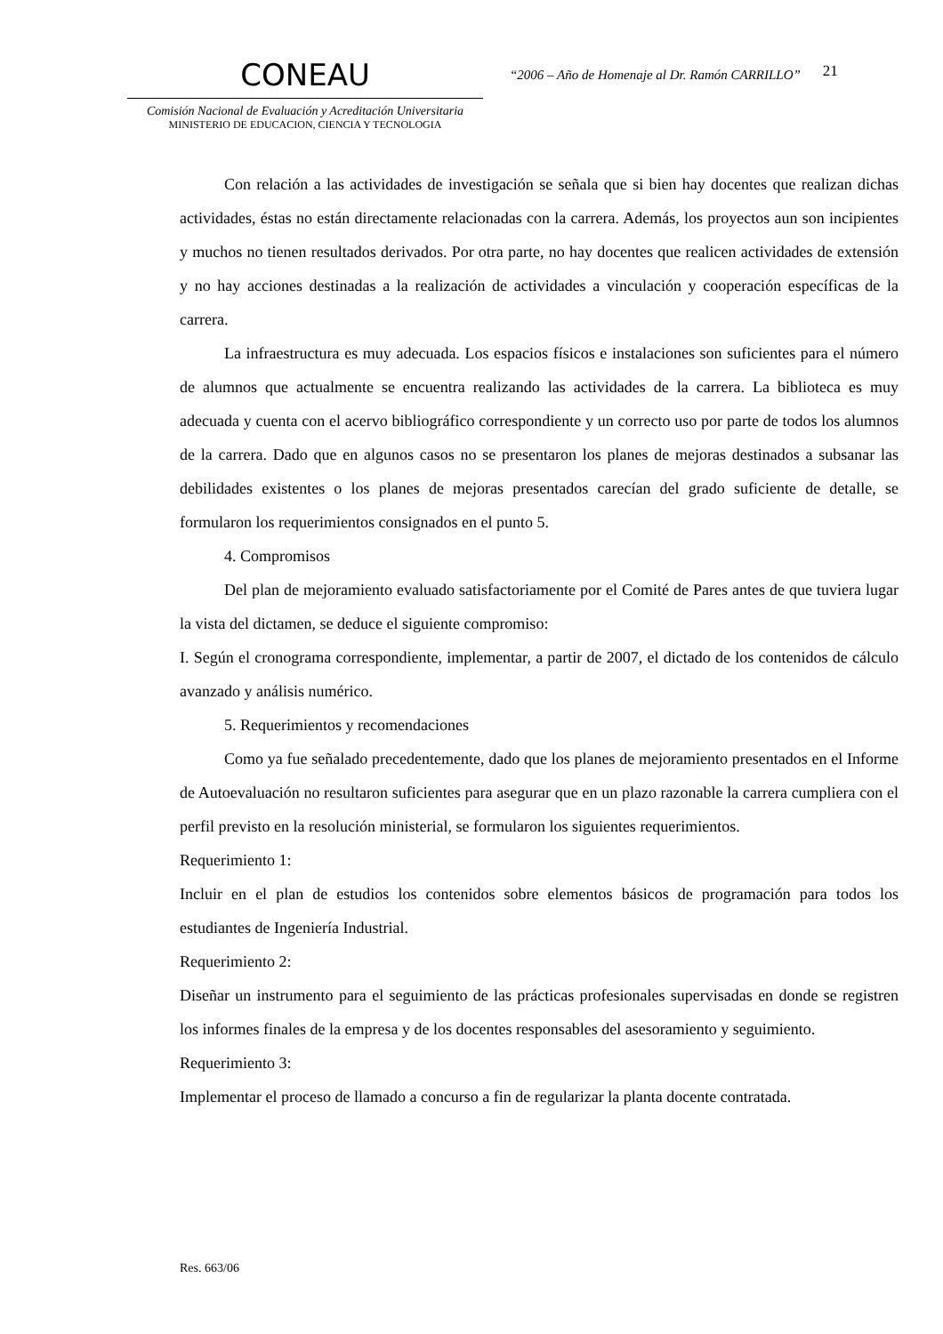CONEAU
Comisión Nacional de Evaluación y Acreditación Universitaria
MINISTERIO DE EDUCACION, CIENCIA Y TECNOLOGIA
“2006 – Año de Homenaje al Dr. Ramón CARRILLO”
21
Con relación a las actividades de investigación se señala que si bien hay docentes que realizan dichas actividades, éstas no están directamente relacionadas con la carrera. Además, los proyectos aun son incipientes y muchos no tienen resultados derivados. Por otra parte, no hay docentes que realicen actividades de extensión y no hay acciones destinadas a la realización de actividades a vinculación y cooperación específicas de la carrera.
La infraestructura es muy adecuada. Los espacios físicos e instalaciones son suficientes para el número de alumnos que actualmente se encuentra realizando las actividades de la carrera. La biblioteca es muy adecuada y cuenta con el acervo bibliográfico correspondiente y un correcto uso por parte de todos los alumnos de la carrera. Dado que en algunos casos no se presentaron los planes de mejoras destinados a subsanar las debilidades existentes o los planes de mejoras presentados carecían del grado suficiente de detalle, se formularon los requerimientos consignados en el punto 5.
4. Compromisos
Del plan de mejoramiento evaluado satisfactoriamente por el Comité de Pares antes de que tuviera lugar la vista del dictamen, se deduce el siguiente compromiso:
I. Según el cronograma correspondiente, implementar, a partir de 2007, el dictado de los contenidos de cálculo avanzado y análisis numérico.
5. Requerimientos y recomendaciones
Como ya fue señalado precedentemente, dado que los planes de mejoramiento presentados en el Informe de Autoevaluación no resultaron suficientes para asegurar que en un plazo razonable la carrera cumpliera con el perfil previsto en la resolución ministerial, se formularon los siguientes requerimientos.
Requerimiento 1:
Incluir en el plan de estudios los contenidos sobre elementos básicos de programación para todos los estudiantes de Ingeniería Industrial.
Requerimiento 2:
Diseñar un instrumento para el seguimiento de las prácticas profesionales supervisadas en donde se registren los informes finales de la empresa y de los docentes responsables del asesoramiento y seguimiento.
Requerimiento 3:
Implementar el proceso de llamado a concurso a fin de regularizar la planta docente contratada.
Res. 663/06